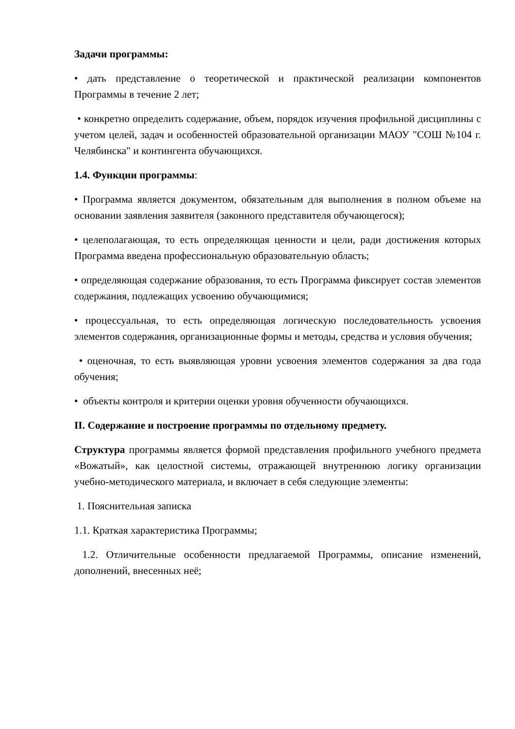Задачи программы:
• дать представление о теоретической и практической реализации компонентов Программы в течение 2 лет;
• конкретно определить содержание, объем, порядок изучения профильной дисциплины с учетом целей, задач и особенностей образовательной организации МАОУ "СОШ №104 г. Челябинска" и контингента обучающихся.
1.4. Функции программы:
• Программа является документом, обязательным для выполнения в полном объеме на основании заявления заявителя (законного представителя обучающегося);
• целеполагающая, то есть определяющая ценности и цели, ради достижения которых Программа введена профессиональную образовательную область;
• определяющая содержание образования, то есть Программа фиксирует состав элементов содержания, подлежащих усвоению обучающимися;
• процессуальная, то есть определяющая логическую последовательность усвоения элементов содержания, организационные формы и методы, средства и условия обучения;
• оценочная, то есть выявляющая уровни усвоения элементов содержания за два года обучения;
• объекты контроля и критерии оценки уровня обученности обучающихся.
II. Содержание и построение программы по отдельному предмету.
Структура программы является формой представления профильного учебного предмета «Вожатый», как целостной системы, отражающей внутреннюю логику организации учебно-методического материала, и включает в себя следующие элементы:
1. Пояснительная записка
1.1. Краткая характеристика Программы;
1.2. Отличительные особенности предлагаемой Программы, описание изменений, дополнений, внесенных неё;